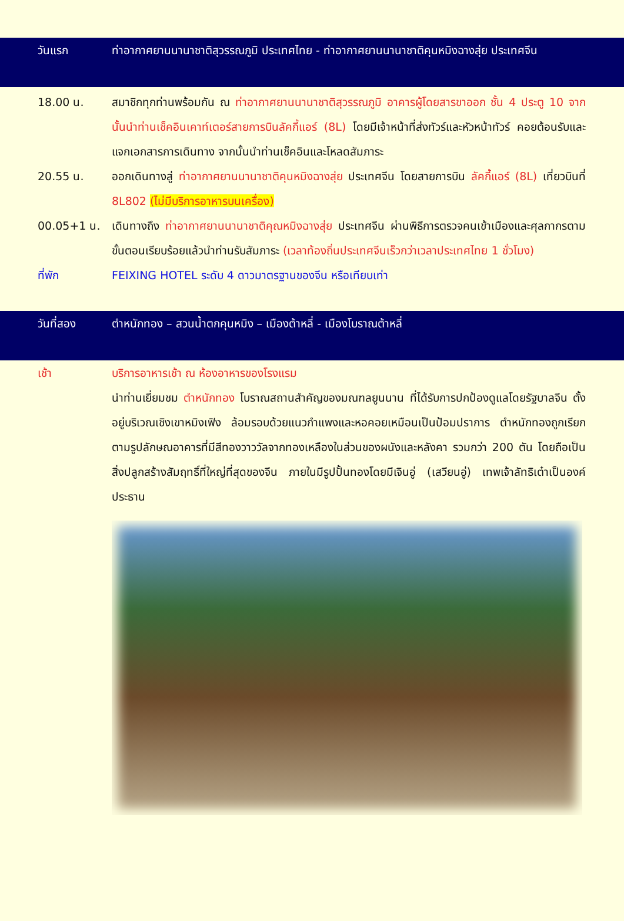วันแรก ท่าอากาศยานนานาชาติสุวรรณภูมิ ประเทศไทย - ท่าอากาศยานนานาชาติคุนหมิงฉางสุ่ย ประเทศจีน
18.00 น. สมาชิกทุกท่านพร้อมกัน ณ ท่าอากาศยานนานาชาติสุวรรณภูมิ อาคารผู้โดยสารขาออก ชั้น 4 ประตู 10 จากนั้นนำท่านเช็คอินเคาท์เตอร์สายการบินลัคกี้แอร์ (8L) โดยมีเจ้าหน้าที่ส่งทัวร์และหัวหน้าทัวร์ คอยต้อนรับและแจกเอกสารการเดินทาง จากนั้นนำท่านเช็คอินและโหลดสัมภาระ
20.55 น. ออกเดินทางสู่ ท่าอากาศยานนานาชาติคุนหมิงฉางสุ่ย ประเทศจีน โดยสายการบิน ลัคกี้แอร์ (8L) เที่ยวบินที่ 8L802 (ไม่มีบริการอาหารบนเครื่อง)
00.05+1 น. เดินทางถึง ท่าอากาศยานนานาชาติคุณหมิงฉางสุ่ย ประเทศจีน ผ่านพิธีการตรวจคนเข้าเมืองและศุลกากรตามขั้นตอนเรียบร้อยแล้วนำท่านรับสัมภาระ (เวลาท้องถิ่นประเทศจีนเร็วกว่าเวลาประเทศไทย 1 ชั่วโมง)
ที่พัก FEIXING HOTEL ระดับ 4 ดาวมาตรฐานของจีน หรือเทียบเท่า
วันที่สอง ตำหนักทอง – สวนน้ำตกคุนหมิง – เมืองต้าหลี่ - เมืองโบราณต้าหลี่
เช้า บริการอาหารเช้า ณ ห้องอาหารของโรงแรม
นำท่านเยี่ยมชม ตำหนักทอง โบราณสถานสำคัญของมณฑลยูนนาน ที่ได้รับการปกป้องดูแลโดยรัฐบาลจีน ตั้งอยู่บริเวณเชิงเขาหมิงเฟิง ล้อมรอบด้วยแนวกำแพงและหอคอยเหมือนเป็นป้อมปราการ ตำหนักทองถูกเรียกตามรูปลักษณอาคารที่มีสีทองวาววัลจากทองเหลืองในส่วนของผนังและหลังคา รวมกว่า 200 ตัน โดยถือเป็นสิ่งปลูกสร้างสัมฤทธิ์ที่ใหญ่ที่สุดของจีน ภายในมีรูปปั้นทองโดยมีเจินอู่ (เสวียนอู่) เทพเจ้าลัทธิเต๋าเป็นองค์ประธาน